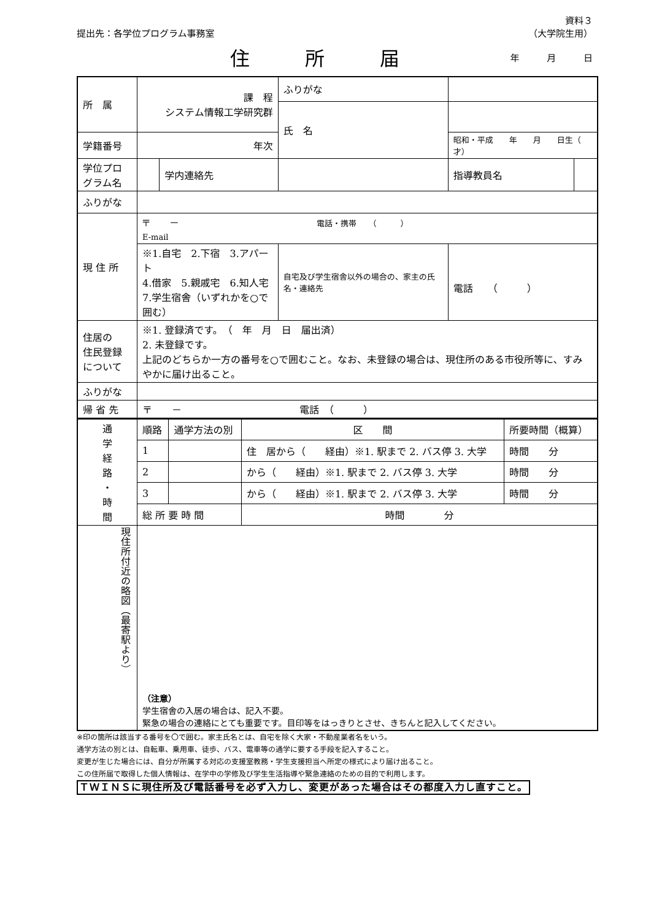資料３
提出先：各学位プログラム事務室 （大学院生用）
住所届
年 月 日
| 所 属 | 課 程 システム情報工学研究群 | | ふりがな | | |
| | | | 氏 名 | | |
| 学籍番号 | 年次 | | | 昭和・平成 年 月 日生（ 才） | |
| 学位プロ グラム名 | | 学内連絡先 | | 指導教員名 | |
| ふりがな | | | | | |
| 現 住 所 | 〒 － 電話・携帯 （ ） E-mail | | | | |
| | ※1.自宅 2.下宿 3.アパート 4.借家 5.親戚宅 6.知人宅 7.学生宿舎（いずれかを○で囲む） | | 自宅及び学生宿舎以外の場合の、家主の氏名・連絡先 | 電話 （ ） | |
| 住居の 住民登録 について | ※1. 登録済です。 （ 年 月 日 届出済） 2. 未登録です。 上記のどちらか一方の番号を○で囲むこと。なお、未登録の場合は、現住所のある市役所等に、すみやかに届け出ること。 | | | | |
| ふりがな | | | | | |
| 帰 省 先 | 〒 － 電話 （ ） | | | | |
| 通 学 経 路 ・ 時 間 | 順路 | 通学方法の別 | 区 間 | 所要時間（概算） |
| | 1 | | 住 居から（ 経由）※1. 駅まで 2. バス停 3. 大学 | 時間 分 |
| | 2 | | から（ 経由）※1. 駅まで 2. バス停 3. 大学 | 時間 分 |
| | 3 | | から（ 経由）※1. 駅まで 2. バス停 3. 大学 | 時間 分 |
| | 総 所 要 時 間 | | 時間 分 | |
| 現住所付近の略図（最寄駅より） | （注意） 学生宿舎の入居の場合は、記入不要。 緊急の場合の連絡にとても重要です。目印等をはっきりとさせ、きちんと記入してください。 | | | |
※印の箇所は該当する番号を〇で囲む。家主氏名とは、自宅を除く大家・不動産業者名をいう。
通学方法の別とは、自転車、乗用車、徒歩、バス、電車等の通学に要する手段を記入すること。
変更が生じた場合には、自分が所属する対応の支援室教務・学生支援担当へ所定の様式により届け出ること。
この住所届で取得した個人情報は、在学中の学修及び学生生活指導や緊急連絡のための目的で利用します。
ＴＷＩＮＳに現住所及び電話番号を必ず入力し、変更があった場合はその都度入力し直すこと。